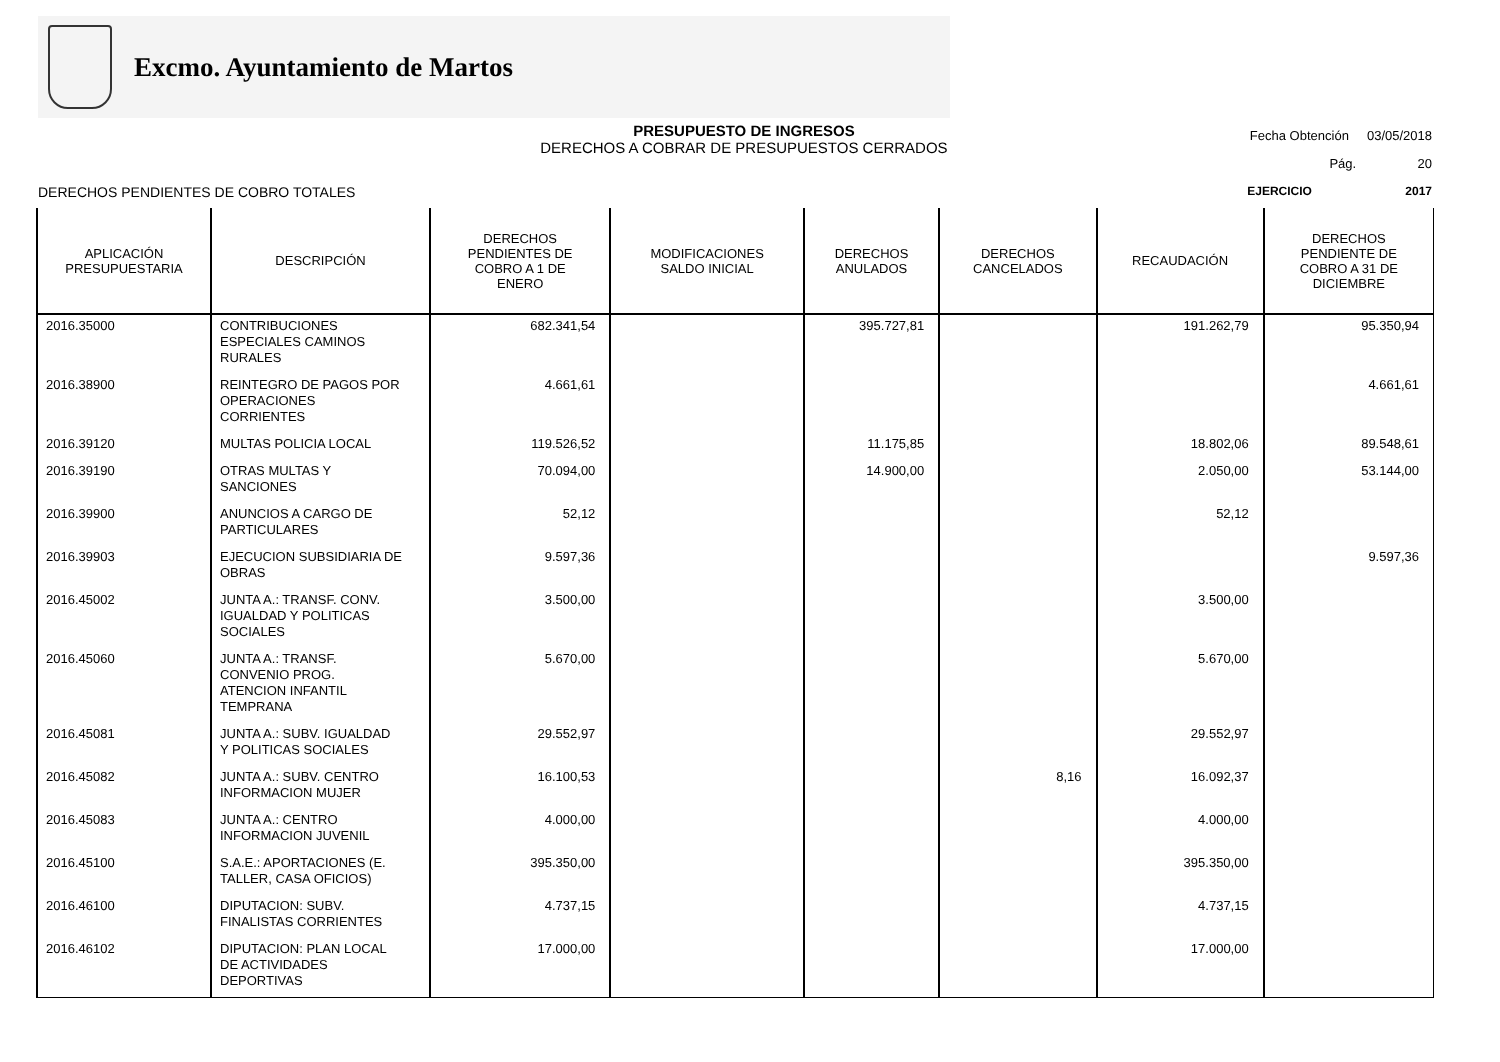Excmo. Ayuntamiento de Martos
PRESUPUESTO DE INGRESOS
DERECHOS A COBRAR DE PRESUPUESTOS CERRADOS
Fecha Obtención 03/05/2018
Pág. 20
DERECHOS PENDIENTES DE COBRO TOTALES EJERCICIO 2017
| APLICACIÓN PRESUPUESTARIA | DESCRIPCIÓN | DERECHOS PENDIENTES DE COBRO A 1 DE ENERO | MODIFICACIONES SALDO INICIAL | DERECHOS ANULADOS | DERECHOS CANCELADOS | RECAUDACIÓN | DERECHOS PENDIENTE DE COBRO A 31 DE DICIEMBRE |
| --- | --- | --- | --- | --- | --- | --- | --- |
| 2016.35000 | CONTRIBUCIONES ESPECIALES CAMINOS RURALES | 682.341,54 | | 395.727,81 | | 191.262,79 | 95.350,94 |
| 2016.38900 | REINTEGRO DE PAGOS POR OPERACIONES CORRIENTES | 4.661,61 | | | | | 4.661,61 |
| 2016.39120 | MULTAS POLICIA LOCAL | 119.526,52 | | 11.175,85 | | 18.802,06 | 89.548,61 |
| 2016.39190 | OTRAS MULTAS Y SANCIONES | 70.094,00 | | 14.900,00 | | 2.050,00 | 53.144,00 |
| 2016.39900 | ANUNCIOS A CARGO DE PARTICULARES | 52,12 | | | | 52,12 | |
| 2016.39903 | EJECUCION SUBSIDIARIA DE OBRAS | 9.597,36 | | | | | 9.597,36 |
| 2016.45002 | JUNTA A.: TRANSF. CONV. IGUALDAD Y POLITICAS SOCIALES | 3.500,00 | | | | 3.500,00 | |
| 2016.45060 | JUNTA A.: TRANSF. CONVENIO PROG. ATENCION INFANTIL TEMPRANA | 5.670,00 | | | | 5.670,00 | |
| 2016.45081 | JUNTA A.: SUBV. IGUALDAD Y POLITICAS SOCIALES | 29.552,97 | | | | 29.552,97 | |
| 2016.45082 | JUNTA A.: SUBV. CENTRO INFORMACION MUJER | 16.100,53 | | | 8,16 | 16.092,37 | |
| 2016.45083 | JUNTA A.: CENTRO INFORMACION JUVENIL | 4.000,00 | | | | 4.000,00 | |
| 2016.45100 | S.A.E.: APORTACIONES (E. TALLER, CASA OFICIOS) | 395.350,00 | | | | 395.350,00 | |
| 2016.46100 | DIPUTACION: SUBV. FINALISTAS CORRIENTES | 4.737,15 | | | | 4.737,15 | |
| 2016.46102 | DIPUTACION: PLAN LOCAL DE ACTIVIDADES DEPORTIVAS | 17.000,00 | | | | 17.000,00 | |